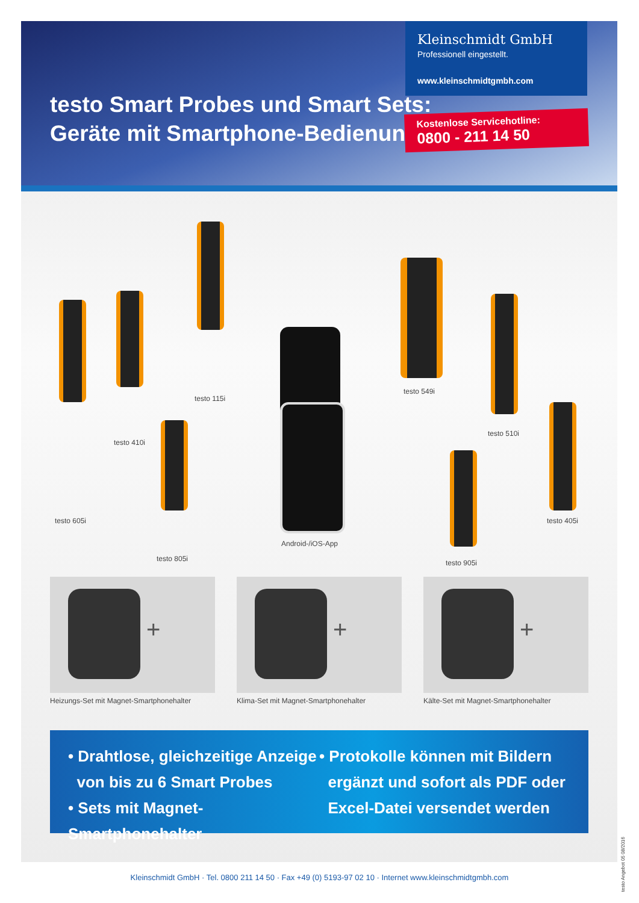testo Smart Probes und Smart Sets:
Geräte mit Smartphone-Bedienung.
Kleinschmidt GmbH
Professionell eingestellt.
www.kleinschmidtgmbh.com
Kostenlose Servicehotline:
0800 - 211 14 50
testo 605i
testo 410i
testo 115i
testo 805i
Android-/iOS-App
testo 549i
testo 510i
testo 905i
testo 405i
+
Heizungs-Set mit Magnet-Smartphonehalter
+
Klima-Set mit Magnet-Smartphonehalter
+
Kälte-Set mit Magnet-Smartphonehalter
• Drahtlose, gleichzeitige Anzeige
von bis zu 6 Smart Probes
• Sets mit Magnet-Smartphonehalter
• Protokolle können mit Bildern
ergänzt und sofort als PDF oder
Excel-Datei versendet werden
testo Angebot 05 08/2016
Kleinschmidt GmbH · Tel. 0800 211 14 50 · Fax +49 (0) 5193-97 02 10 · Internet www.kleinschmidtgmbh.com